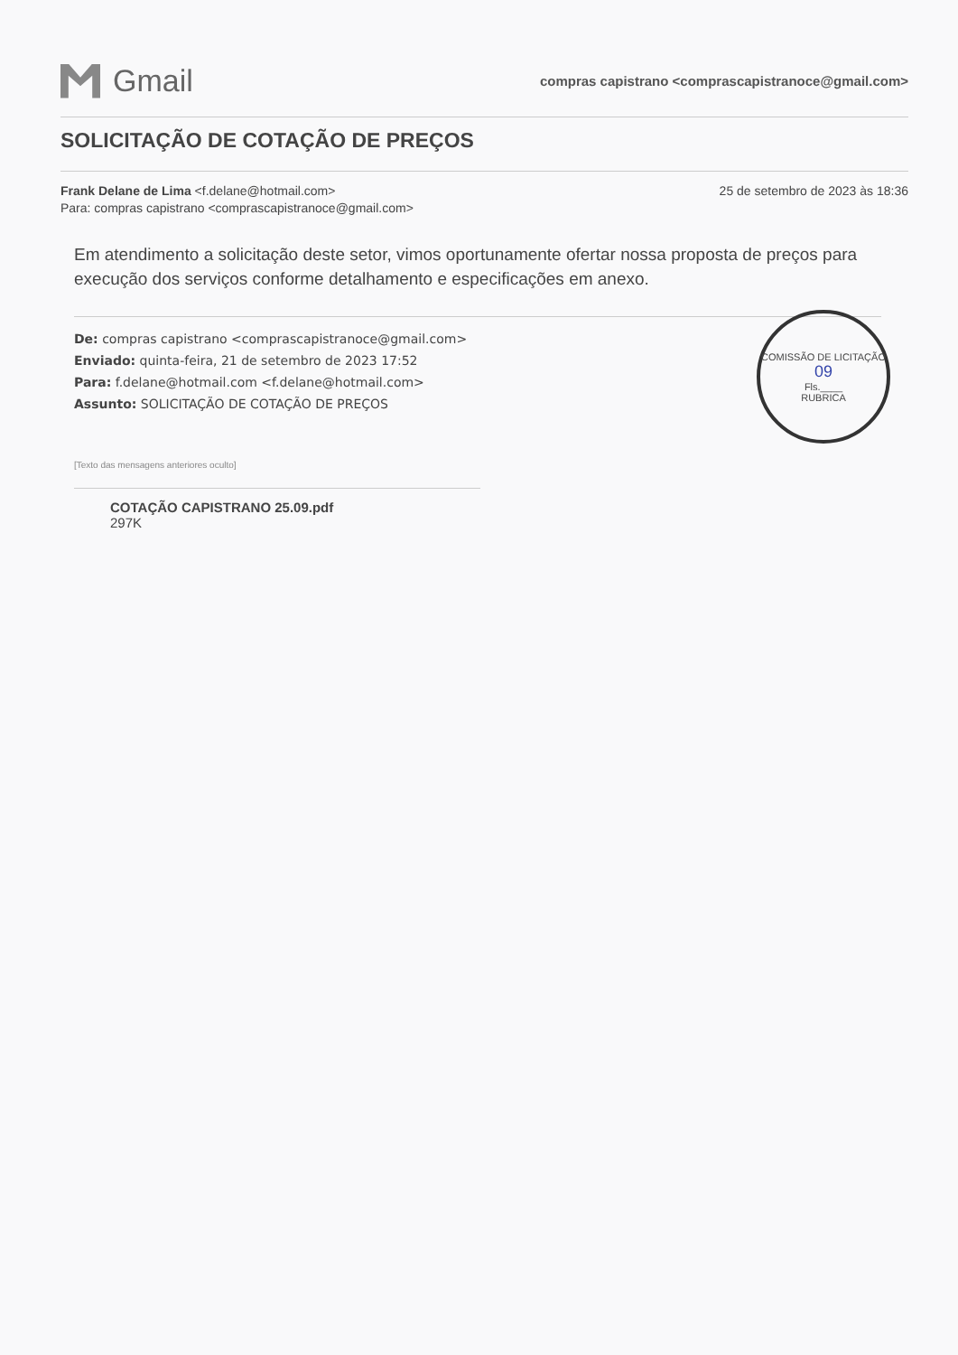Gmail
compras capistrano <comprascapistranoce@gmail.com>
SOLICITAÇÃO DE COTAÇÃO DE PREÇOS
Frank Delane de Lima <f.delane@hotmail.com>
Para: compras capistrano <comprascapistranoce@gmail.com>
25 de setembro de 2023 às 18:36
Em atendimento a solicitação deste setor, vimos oportunamente ofertar nossa proposta de preços para execução dos serviços conforme detalhamento e especificações em anexo.
COMISSÃO DE LICITAÇÃO
09
Fls.____
RUBRICA
De: compras capistrano <comprascapistranoce@gmail.com>
Enviado: quinta-feira, 21 de setembro de 2023 17:52
Para: f.delane@hotmail.com <f.delane@hotmail.com>
Assunto: SOLICITAÇÃO DE COTAÇÃO DE PREÇOS
[Texto das mensagens anteriores oculto]
COTAÇÃO CAPISTRANO 25.09.pdf
297K